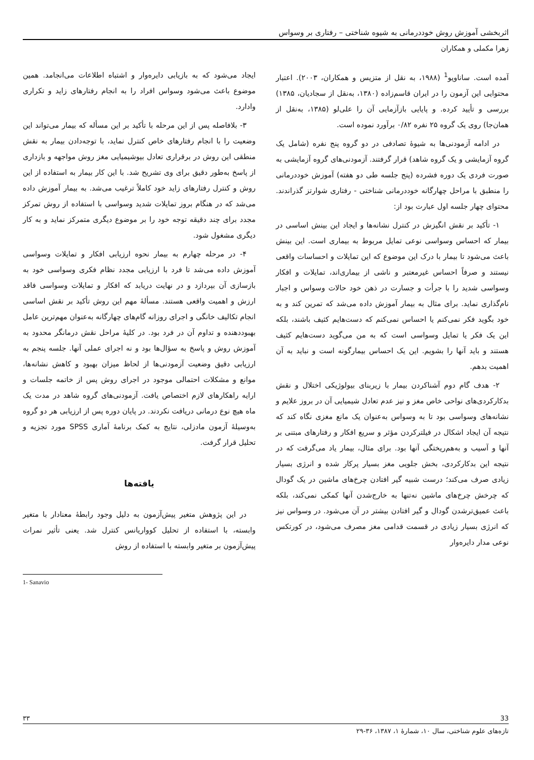اثربخشی آموزش روش خوددرمانی به شیوه شناختی – رفتاری بر وسواس
زهرا مکملی و همکاران
آمده است. ساناویو<sup>1</sup> (۱۹۸۸، به نقل از متزیس و همکاران، ۲۰۰۳). اعتبار محتوایی این آزمون را در ایران قاسم‌زاده (۱۳۸۰، به‌نقل از سجادیان، ۱۳۸۵) بررسی و تأیید کرده. و پایایی بازآزمایی آن را علی‌لو (۱۳۸۵، به‌نقل از همان‌جا) روی یک گروه ۲۵ نفره ۰/۸۲ برآورد نموده است.
در ادامه آزمودنی‌ها به شیوهٔ تصادفی در دو گروه پنج نفره (شامل یک گروه آزمایشی و یک گروه شاهد) قرار گرفتند. آزمودنی‌های گروه آزمایشی به صورت فردی یک دوره فشرده (پنج جلسه طی دو هفته) آموزش خوددرمانی را منطبق با مراحل چهارگانه خوددرمانی شناختی - رفتاری شوارتز گذراندند. محتوای چهار جلسه اول عبارت بود از:
۱- تأکید بر نقش انگیزش در کنترل نشانه‌ها و ایجاد این بینش اساسی در بیمار که احساس وسواسی نوعی تمایل مربوط به بیماری است. این بینش باعث می‌شود تا بیمار با درک این موضوع که این تمایلات و احساسات واقعی نیستند و صرفاً احساس غیرمعتبر و ناشی از بیماری‌اند، تمایلات و افکار وسواسی شدید را با جرأت و جسارت در ذهن خود حالات وسواس و اجبار نام‌گذاری نماید. برای مثال به بیمار آموزش داده می‌شد که تمرین کند و به خود بگوید فکر نمی‌کنم یا احساس نمی‌کنم که دست‌هایم کثیف باشند، بلکه این یک فکر یا تمایل وسواسی است که به من می‌گوید دست‌هایم کثیف هستند و باید آنها را بشویم. این یک احساس بیمارگونه است و نباید به آن اهمیت بدهم.
۲- هدف گام دوم آشناکردن بیمار با زیربنای بیولوژیکی اختلال و نقش بدکارکردی‌های نواحی خاص مغز و نیز عدم تعادل شیمیایی آن در بروز علایم و نشانه‌های وسواسی بود تا به وسواس به‌عنوان یک مانع مغزی نگاه کند که نتیجه آن ایجاد اشکال در فیلترکردن مؤثر و سریع افکار و رفتارهای مبتنی بر آنها و آسیب و به‌هم‌ریختگی آنها بود. برای مثال، بیمار یاد می‌گرفت که در نتیجه این بدکارکردی، بخش جلویی مغز بسیار پرکار شده و انرژی بسیار زیادی صرف می‌کند؛ درست شبیه گیر افتادن چرخ‌های ماشین در یک گودال که چرخش چرخ‌های ماشین نه‌تنها به خارج‌شدن آنها کمکی نمی‌کند، بلکه باعث عمیق‌ترشدن گودال و گیر افتادن بیشتر در آن می‌شود. در وسواس نیز که انرژی بسیار زیادی در قسمت قدامی مغز مصرف می‌شود، در کورتکس نوعی مدار دایره‌وار
ایجاد می‌شود که به بازیابی دایره‌وار و اشتباه اطلاعات می‌انجامد. همین موضوع باعث می‌شود وسواس افراد را به انجام رفتارهای زاید و تکراری وادارد.
۳- بلافاصله پس از این مرحله با تأکید بر این مسأله که بیمار می‌تواند این وضعیت را با انجام رفتارهای خاص کنترل نماید، با توجه‌دادن بیمار به نقش منطقی این روش در برقراری تعادل بیوشیمیایی مغز روش مواجهه و بازداری از پاسخ به‌طور دقیق برای وی تشریح شد. با این کار بیمار به استفاده از این روش و کنترل رفتارهای زاید خود کاملاً ترغیب می‌شد. به بیمار آموزش داده می‌شد که در هنگام بروز تمایلات شدید وسواسی با استفاده از روش تمرکز مجدد برای چند دقیقه توجه خود را بر موضوع دیگری متمرکز نماید و به کار دیگری مشغول شود.
۴- در مرحله چهارم به بیمار نحوه ارزیابی افکار و تمایلات وسواسی آموزش داده می‌شد تا فرد با ارزیابی مجدد نظام فکری وسواسی خود به بازسازی آن بپردازد و در نهایت دریابد که افکار و تمایلات وسواسی فاقد ارزش و اهمیت واقعی هستند. مسألهٔ مهم این روش تأکید بر نقش اساسی انجام تکالیف خانگی و اجرای روزانه گام‌های چهارگانه به‌عنوان مهم‌ترین عامل بهبوددهنده و تداوم آن در فرد بود. در کلیهٔ مراحل نقش درمانگر محدود به آموزش روش و پاسخ به سؤال‌ها بود و نه اجرای عملی آنها. جلسه پنجم به ارزیابی دقیق وضعیت آزمودنی‌ها از لحاظ میزان بهبود و کاهش نشانه‌ها، موانع و مشکلات احتمالی موجود در اجرای روش پس از خاتمه جلسات و ارایه راهکارهای لازم اختصاص یافت. آزمودنی‌های گروه شاهد در مدت یک ماه هیچ نوع درمانی دریافت نکردند. در پایان دوره پس از ارزیابی هر دو گروه به‌وسیلهٔ آزمون مادزلی، نتایج به کمک برنامهٔ آماری SPSS مورد تجزیه و تحلیل قرار گرفت.
یافته‌ها
در این پژوهش متغیر پیش‌آزمون به دلیل وجود رابطهٔ معنادار با متغیر وابسته، با استفاده از تحلیل کوواریانس کنترل شد. یعنی تأثیر نمرات پیش‌آزمون بر متغیر وابسته با استفاده از روش
1- Sanavio
33 ۳۳
تازه‌های علوم شناختی، سال ۱۰، شمارهٔ ۱، ۱۳۸۷، ۳۶-۲۹